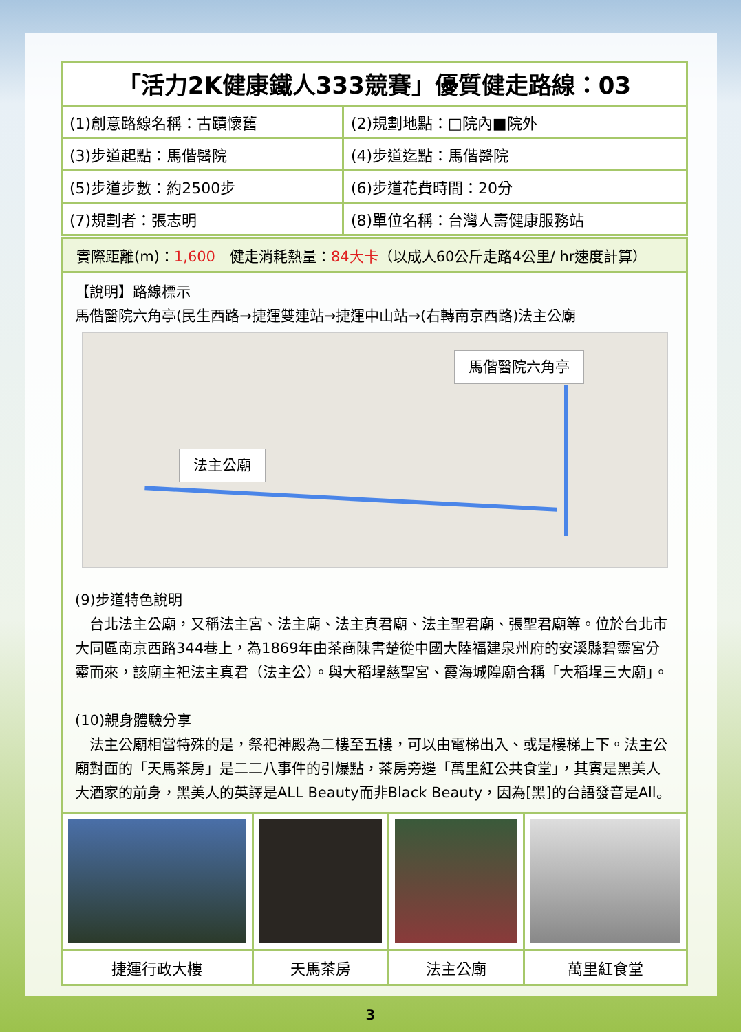| 「活力2K健康鐵人333競賽」優質健走路線：03 | |
| --- | --- |
| (1)創意路線名稱：古蹟懷舊 | (2)規劃地點：□院內■院外 |
| (3)步道起點：馬偕醫院 | (4)步道迄點：馬偕醫院 |
| (5)步道步數：約2500步 | (6)步道花費時間：20分 |
| (7)規劃者：張志明 | (8)單位名稱：台灣人壽健康服務站 |
實際距離(m)：1,600　健走消耗熱量：84大卡（以成人60公斤走路4公里/ hr速度計算）
【說明】路線標示
馬偕醫院六角亭(民生西路→捷運雙連站→捷運中山站→(右轉南京西路)法主公廟
馬偕醫院六角亭
法主公廟
(9)步道特色說明
　台北法主公廟，又稱法主宮、法主廟、法主真君廟、法主聖君廟、張聖君廟等。位於台北市大同區南京西路344巷上，為1869年由茶商陳書楚從中國大陸福建泉州府的安溪縣碧靈宮分靈而來，該廟主祀法主真君（法主公）。與大稻埕慈聖宮、霞海城隍廟合稱「大稻埕三大廟」。
(10)親身體驗分享
　法主公廟相當特殊的是，祭祀神殿為二樓至五樓，可以由電梯出入、或是樓梯上下。法主公廟對面的「天馬茶房」是二二八事件的引爆點，茶房旁邊「萬里紅公共食堂」，其實是黑美人大酒家的前身，黑美人的英譯是ALL Beauty而非Black Beauty，因為[黑]的台語發音是All。
| 捷運行政大樓 | 天馬茶房 | 法主公廟 | 萬里紅食堂 |
3